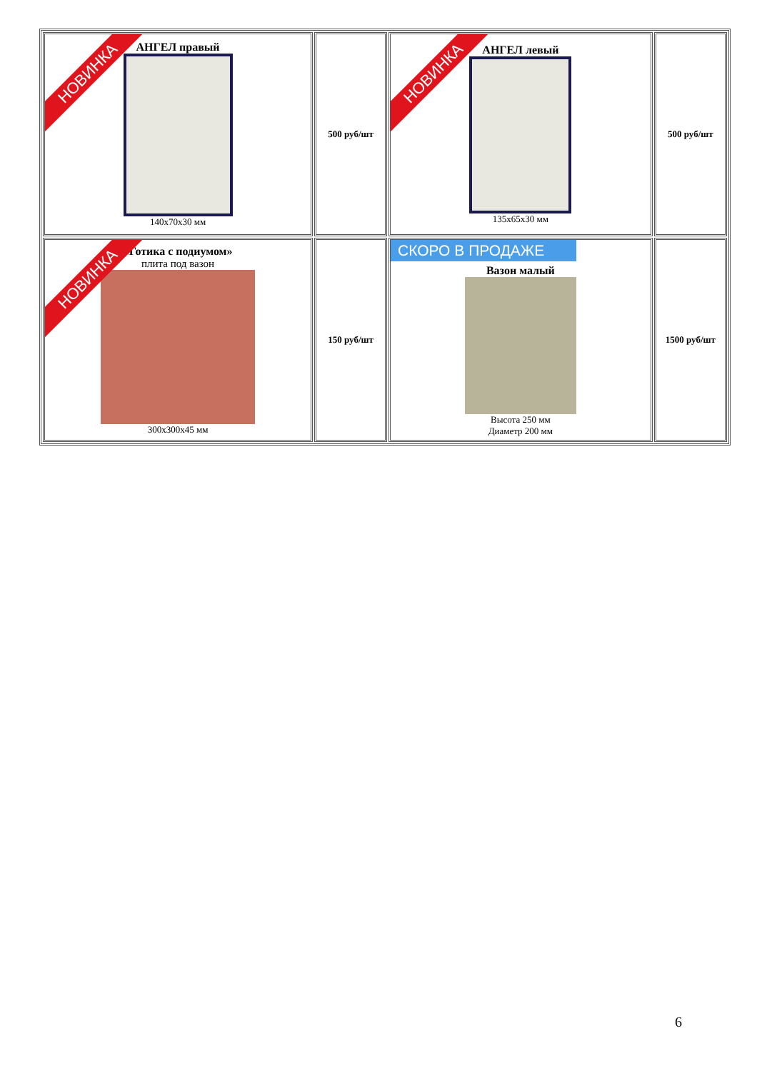| НОВИНКА АНГЕЛ правый 140х70х30 мм | 500 руб/шт | НОВИНКА АНГЕЛ левый 135х65х30 мм | 500 руб/шт |
| НОВИНКА «Готика с подиумом» плита под вазон 300х300х45 мм | 150 руб/шт | СКОРО В ПРОДАЖЕ Вазон малый Высота 250 мм Диаметр 200 мм | 1500 руб/шт |
6